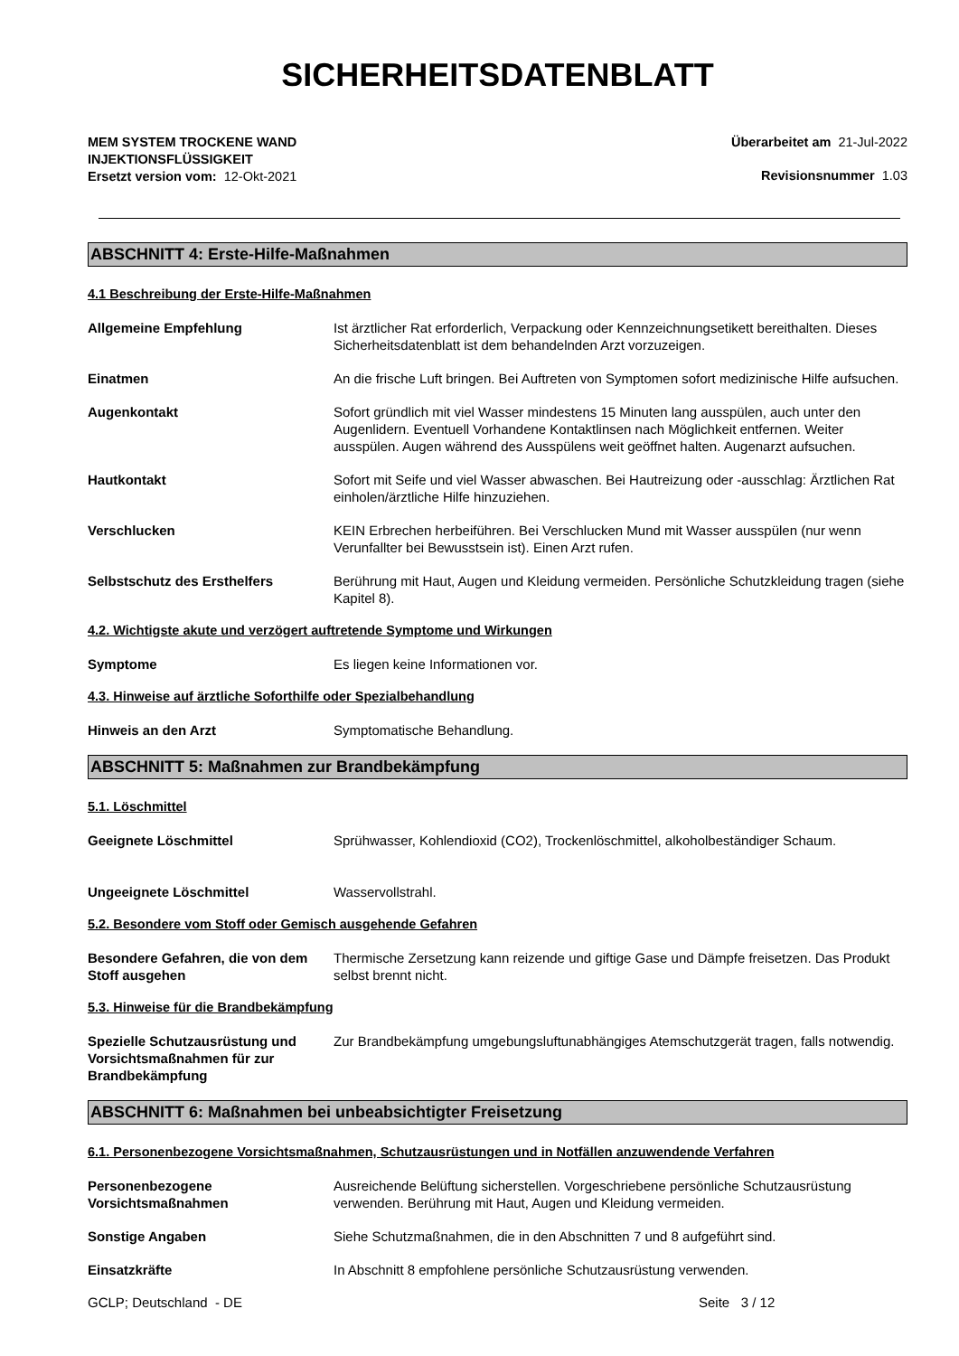SICHERHEITSDATENBLATT
MEM SYSTEM TROCKENE WAND
INJEKTIONSFLÜSSIGKEIT
Ersetzt version vom: 12-Okt-2021
Überarbeitet am 21-Jul-2022
Revisionsnummer 1.03
ABSCHNITT 4: Erste-Hilfe-Maßnahmen
4.1 Beschreibung der Erste-Hilfe-Maßnahmen
Allgemeine Empfehlung Ist ärztlicher Rat erforderlich, Verpackung oder Kennzeichnungsetikett bereithalten. Dieses Sicherheitsdatenblatt ist dem behandelnden Arzt vorzuzeigen.
Einatmen An die frische Luft bringen. Bei Auftreten von Symptomen sofort medizinische Hilfe aufsuchen.
Augenkontakt Sofort gründlich mit viel Wasser mindestens 15 Minuten lang ausspülen, auch unter den Augenlidern. Eventuell Vorhandene Kontaktlinsen nach Möglichkeit entfernen. Weiter ausspülen. Augen während des Ausspülens weit geöffnet halten. Augenarzt aufsuchen.
Hautkontakt Sofort mit Seife und viel Wasser abwaschen. Bei Hautreizung oder -ausschlag: Ärztlichen Rat einholen/ärztliche Hilfe hinzuziehen.
Verschlucken KEIN Erbrechen herbeiführen. Bei Verschlucken Mund mit Wasser ausspülen (nur wenn Verunfallter bei Bewusstsein ist). Einen Arzt rufen.
Selbstschutz des Ersthelfers Berührung mit Haut, Augen und Kleidung vermeiden. Persönliche Schutzkleidung tragen (siehe Kapitel 8).
4.2. Wichtigste akute und verzögert auftretende Symptome und Wirkungen
Symptome Es liegen keine Informationen vor.
4.3. Hinweise auf ärztliche Soforthilfe oder Spezialbehandlung
Hinweis an den Arzt Symptomatische Behandlung.
ABSCHNITT 5: Maßnahmen zur Brandbekämpfung
5.1. Löschmittel
Geeignete Löschmittel Sprühwasser, Kohlendioxid (CO2), Trockenlöschmittel, alkoholbeständiger Schaum.
Ungeeignete Löschmittel Wasservollstrahl.
5.2. Besondere vom Stoff oder Gemisch ausgehende Gefahren
Besondere Gefahren, die von dem Stoff ausgehen
Thermische Zersetzung kann reizende und giftige Gase und Dämpfe freisetzen. Das Produkt selbst brennt nicht.
5.3. Hinweise für die Brandbekämpfung
Spezielle Schutzausrüstung und Vorsichtsmaßnahmen für zur Brandbekämpfung
Zur Brandbekämpfung umgebungsluftunabhängiges Atemschutzgerät tragen, falls notwendig.
ABSCHNITT 6: Maßnahmen bei unbeabsichtigter Freisetzung
6.1. Personenbezogene Vorsichtsmaßnahmen, Schutzausrüstungen und in Notfällen anzuwendende Verfahren
Personenbezogene Vorsichtsmaßnahmen
Ausreichende Belüftung sicherstellen. Vorgeschriebene persönliche Schutzausrüstung verwenden. Berührung mit Haut, Augen und Kleidung vermeiden.
Sonstige Angaben Siehe Schutzmaßnahmen, die in den Abschnitten 7 und 8 aufgeführt sind.
Einsatzkräfte In Abschnitt 8 empfohlene persönliche Schutzausrüstung verwenden.
GCLP; Deutschland - DE Seite 3 / 12